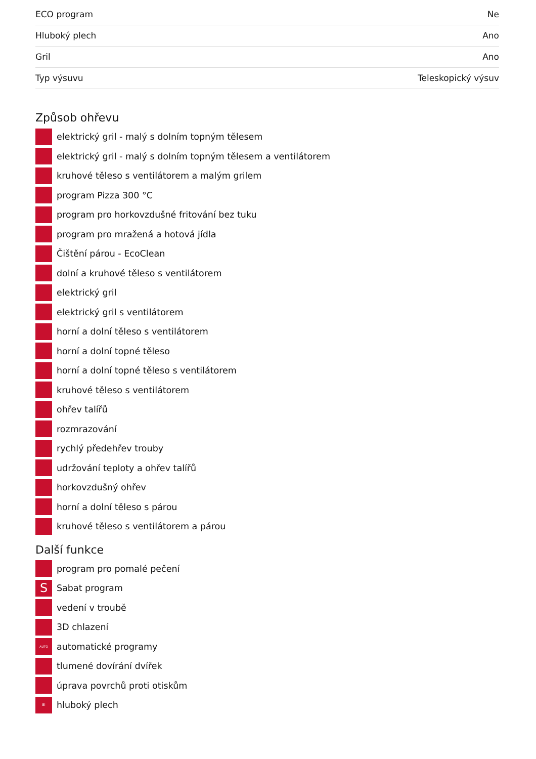| ECO program | Ne |
| Hluboký plech | Ano |
| Gril | Ano |
| Typ výsuvu | Teleskopický výsuv |
Způsob ohřevu
elektrický gril - malý s dolním topným tělesem
elektrický gril - malý s dolním topným tělesem a ventilátorem
kruhové těleso s ventilátorem a malým grilem
program Pizza 300 °C
program pro horkovzdušné fritování bez tuku
program pro mražená a hotová jídla
Čištění párou - EcoClean
dolní a kruhové těleso s ventilátorem
elektrický gril
elektrický gril s ventilátorem
horní a dolní těleso s ventilátorem
horní a dolní topné těleso
horní a dolní topné těleso s ventilátorem
kruhové těleso s ventilátorem
ohřev talířů
rozmrazování
rychlý předehřev trouby
udržování teploty a ohřev talířů
horkovzdušný ohřev
horní a dolní těleso s párou
kruhové těleso s ventilátorem a párou
Další funkce
program pro pomalé pečení
S Sabat program
vedení v troubě
3D chlazení
AUTO automatické programy
tlumené dovírání dvířek
úprava povrchů proti otiskům
8l hluboký plech